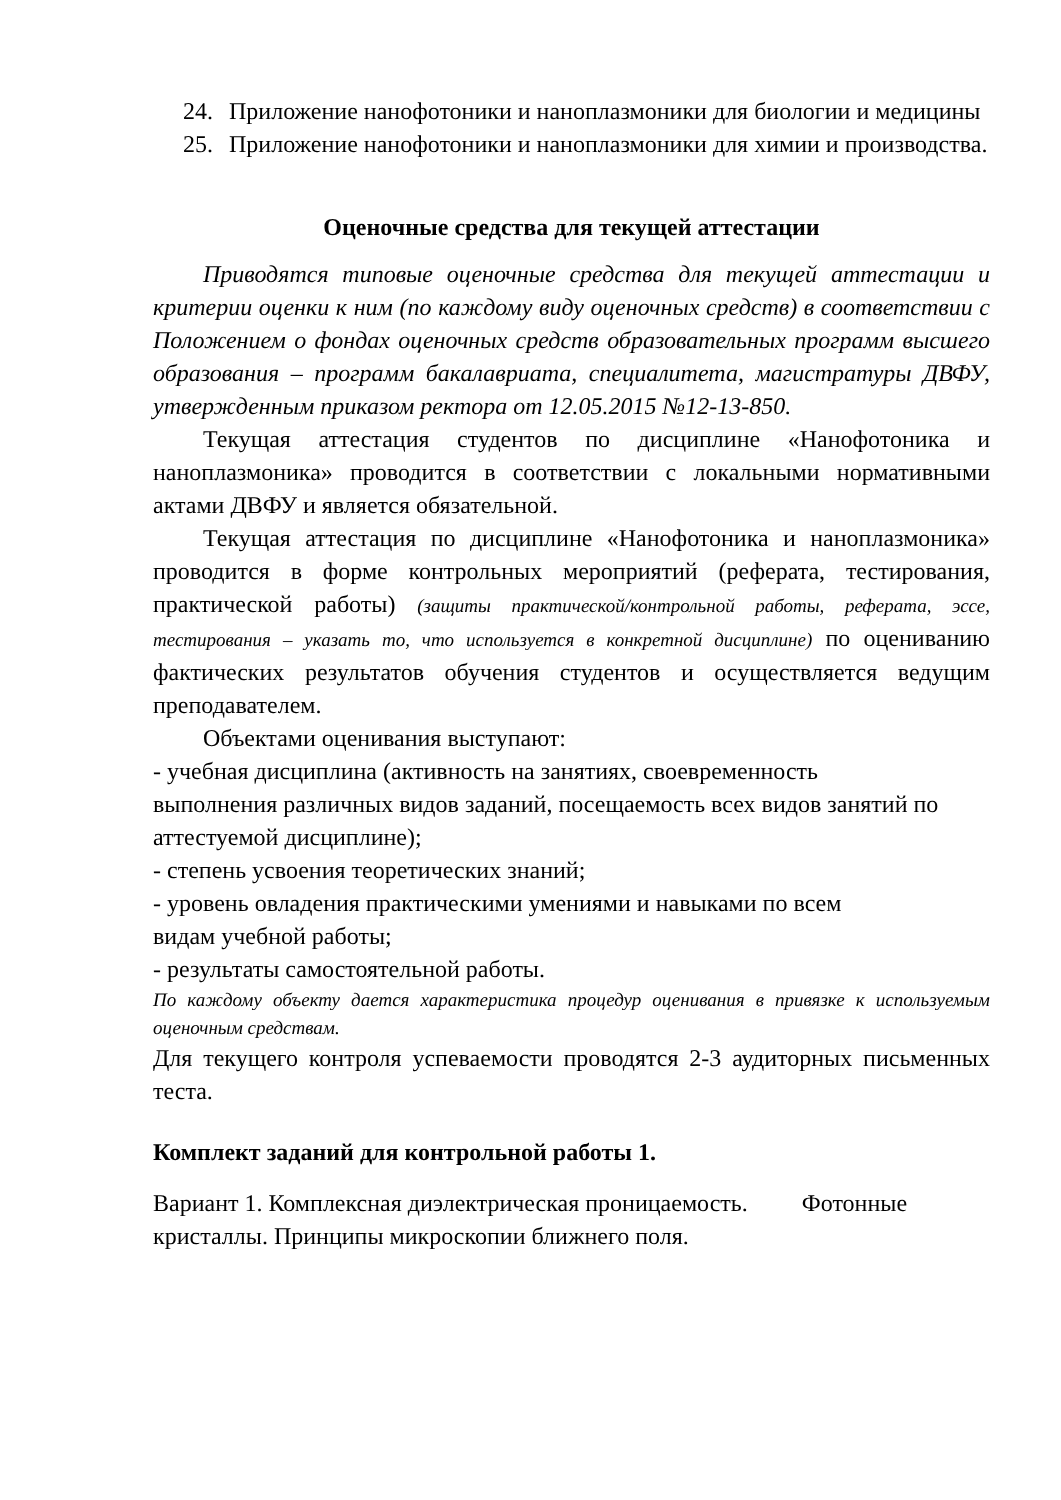24. Приложение нанофотоники и наноплазмоники для биологии и медицины
25. Приложение нанофотоники и наноплазмоники для химии и производства.
Оценочные средства для текущей аттестации
Приводятся типовые оценочные средства для текущей аттестации и критерии оценки к ним (по каждому виду оценочных средств) в соответствии с Положением о фондах оценочных средств образовательных программ высшего образования – программ бакалавриата, специалитета, магистратуры ДВФУ, утвержденным приказом ректора от 12.05.2015 №12-13-850.
Текущая аттестация студентов по дисциплине «Нанофотоника и наноплазмоника» проводится в соответствии с локальными нормативными актами ДВФУ и является обязательной.
Текущая аттестация по дисциплине «Нанофотоника и наноплазмоника» проводится в форме контрольных мероприятий (реферата, тестирования, практической работы) (защиты практической/контрольной работы, реферата, эссе, тестирования – указать то, что используется в конкретной дисциплине) по оцениванию фактических результатов обучения студентов и осуществляется ведущим преподавателем.
Объектами оценивания выступают:
- учебная дисциплина (активность на занятиях, своевременность
выполнения различных видов заданий, посещаемость всех видов занятий по аттестуемой дисциплине);
- степень усвоения теоретических знаний;
- уровень овладения практическими умениями и навыками по всем
видам учебной работы;
- результаты самостоятельной работы.
По каждому объекту дается характеристика процедур оценивания в привязке к используемым оценочным средствам.
Для текущего контроля успеваемости проводятся 2-3 аудиторных письменных теста.
Комплект заданий для контрольной работы 1.
Вариант 1. Комплексная диэлектрическая проницаемость. Фотонные кристаллы. Принципы микроскопии ближнего поля.